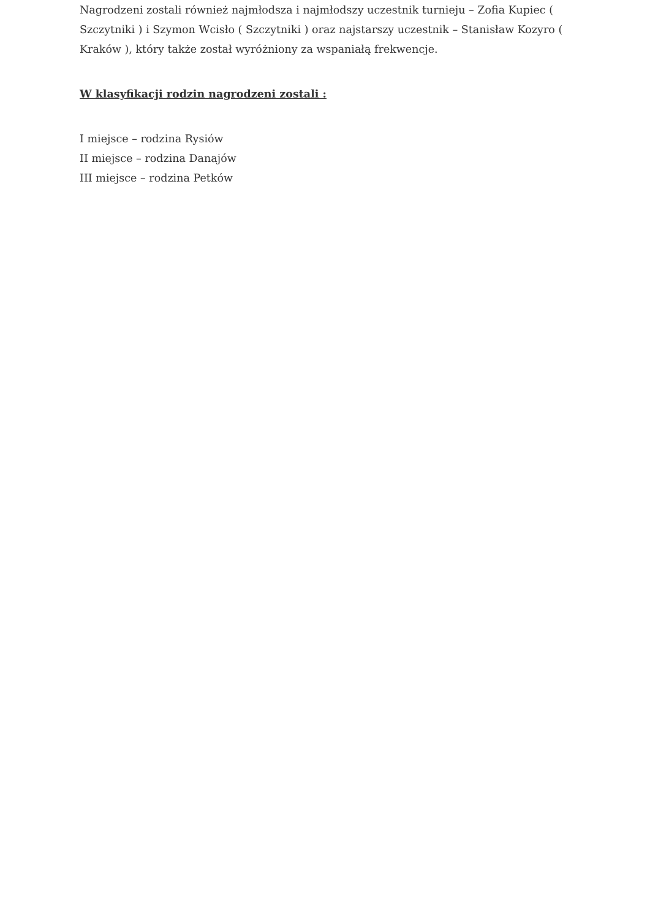Nagrodzeni zostali również najmłodsza i najmłodszy uczestnik turnieju – Zofia Kupiec ( Szczytniki ) i Szymon Wcisło ( Szczytniki ) oraz najstarszy uczestnik – Stanisław Kozyro ( Kraków ), który także został wyróżniony za wspaniałą frekwencje.
W klasyfikacji rodzin nagrodzeni zostali :
I miejsce – rodzina Rysiów
II miejsce – rodzina Danajów
III miejsce – rodzina Petków